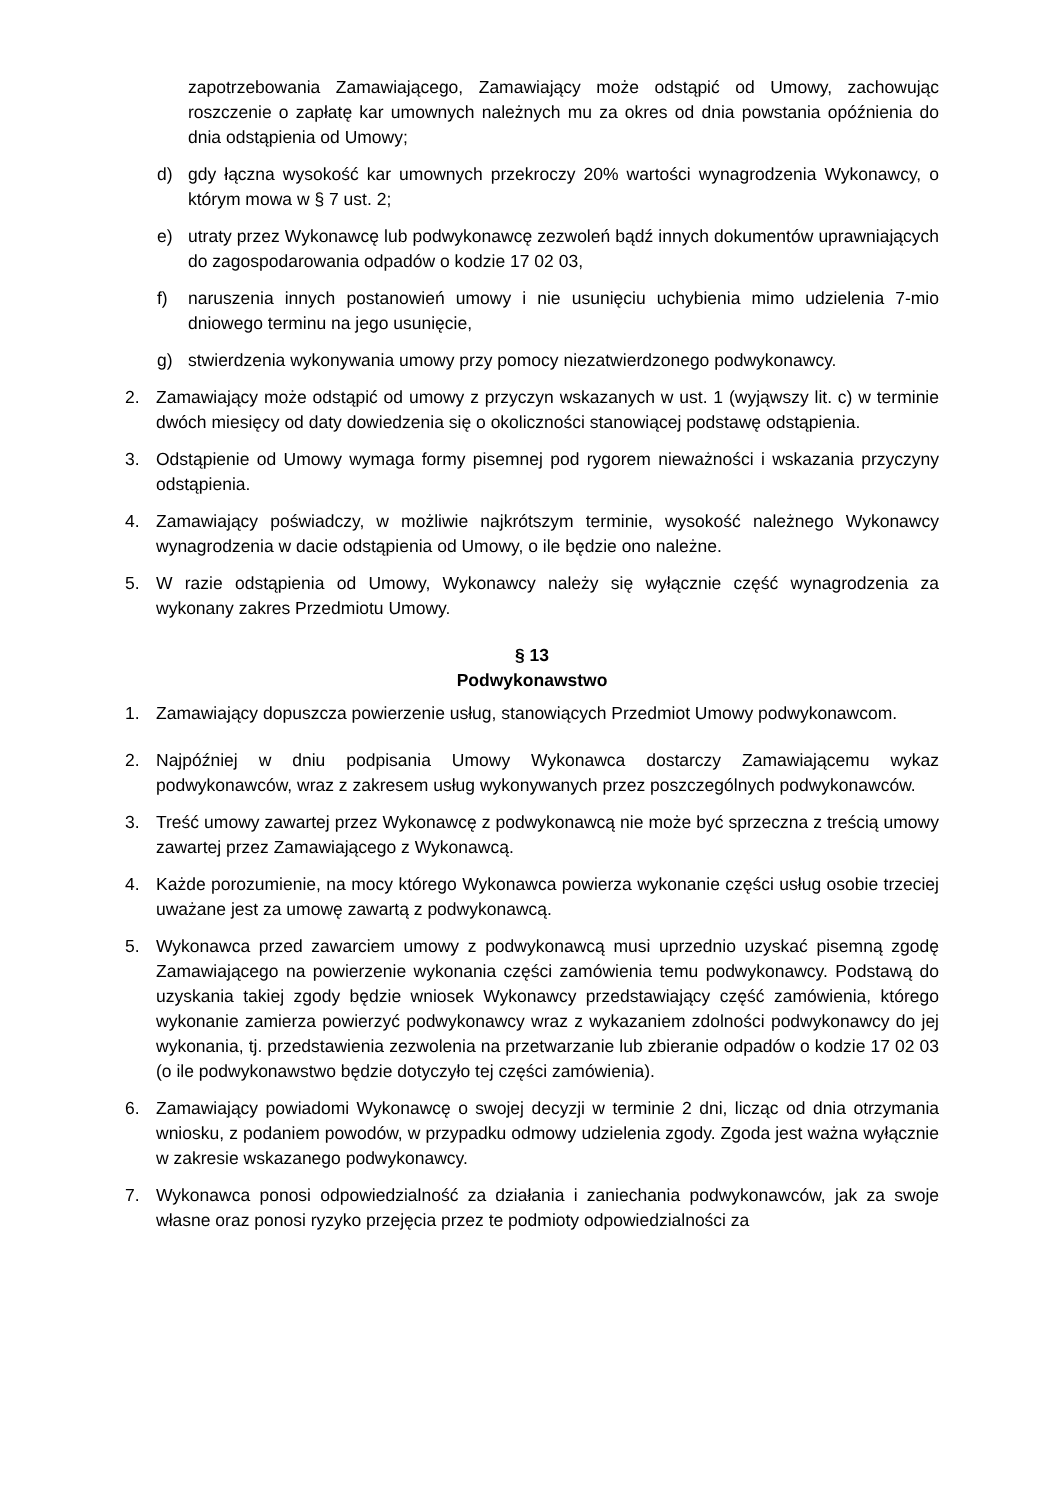zapotrzebowania Zamawiającego, Zamawiający może odstąpić od Umowy, zachowując roszczenie o zapłatę kar umownych należnych mu za okres od dnia powstania opóźnienia do dnia odstąpienia od Umowy;
d) gdy łączna wysokość kar umownych przekroczy 20% wartości wynagrodzenia Wykonawcy, o którym mowa w § 7 ust. 2;
e) utraty przez Wykonawcę lub podwykonawcę zezwoleń bądź innych dokumentów uprawniających do zagospodarowania odpadów o kodzie 17 02 03,
f) naruszenia innych postanowień umowy i nie usunięciu uchybienia mimo udzielenia 7-mio dniowego terminu na jego usunięcie,
g) stwierdzenia wykonywania umowy przy pomocy niezatwierdzonego podwykonawcy.
2. Zamawiający może odstąpić od umowy z przyczyn wskazanych w ust. 1 (wyjąwszy lit. c) w terminie dwóch miesięcy od daty dowiedzenia się o okoliczności stanowiącej podstawę odstąpienia.
3. Odstąpienie od Umowy wymaga formy pisemnej pod rygorem nieważności i wskazania przyczyny odstąpienia.
4. Zamawiający poświadczy, w możliwie najkrótszym terminie, wysokość należnego Wykonawcy wynagrodzenia w dacie odstąpienia od Umowy, o ile będzie ono należne.
5. W razie odstąpienia od Umowy, Wykonawcy należy się wyłącznie część wynagrodzenia za wykonany zakres Przedmiotu Umowy.
§ 13
Podwykonawstwo
1. Zamawiający dopuszcza powierzenie usług, stanowiących Przedmiot Umowy podwykonawcom.
2. Najpóźniej w dniu podpisania Umowy Wykonawca dostarczy Zamawiającemu wykaz podwykonawców, wraz z zakresem usług wykonywanych przez poszczególnych podwykonawców.
3. Treść umowy zawartej przez Wykonawcę z podwykonawcą nie może być sprzeczna z treścią umowy zawartej przez Zamawiającego z Wykonawcą.
4. Każde porozumienie, na mocy którego Wykonawca powierza wykonanie części usług osobie trzeciej uważane jest za umowę zawartą z podwykonawcą.
5. Wykonawca przed zawarciem umowy z podwykonawcą musi uprzednio uzyskać pisemną zgodę Zamawiającego na powierzenie wykonania części zamówienia temu podwykonawcy. Podstawą do uzyskania takiej zgody będzie wniosek Wykonawcy przedstawiający część zamówienia, którego wykonanie zamierza powierzyć podwykonawcy wraz z wykazaniem zdolności podwykonawcy do jej wykonania, tj. przedstawienia zezwolenia na przetwarzanie lub zbieranie odpadów o kodzie 17 02 03 (o ile podwykonawstwo będzie dotyczyło tej części zamówienia).
6. Zamawiający powiadomi Wykonawcę o swojej decyzji w terminie 2 dni, licząc od dnia otrzymania wniosku, z podaniem powodów, w przypadku odmowy udzielenia zgody. Zgoda jest ważna wyłącznie w zakresie wskazanego podwykonawcy.
7. Wykonawca ponosi odpowiedzialność za działania i zaniechania podwykonawców, jak za swoje własne oraz ponosi ryzyko przejęcia przez te podmioty odpowiedzialności za